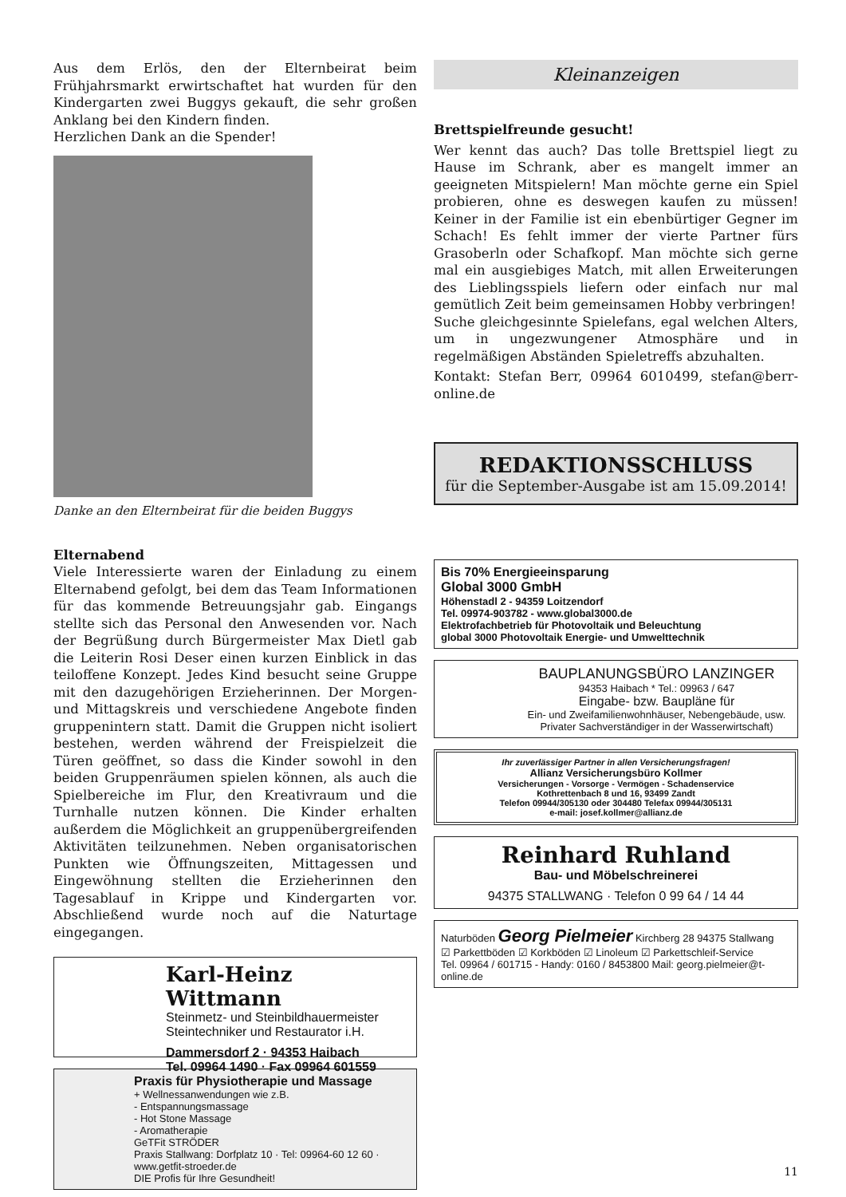Aus dem Erlös, den der Elternbeirat beim Frühjahrsmarkt erwirtschaftet hat wurden für den Kindergarten zwei Buggys gekauft, die sehr großen Anklang bei den Kindern finden.
Herzlichen Dank an die Spender!
Danke an den Elternbeirat für die beiden Buggys
Elternabend
Viele Interessierte waren der Einladung zu einem Elternabend gefolgt, bei dem das Team Informationen für das kommende Betreuungsjahr gab. Eingangs stellte sich das Personal den Anwesenden vor. Nach der Begrüßung durch Bürgermeister Max Dietl gab die Leiterin Rosi Deser einen kurzen Einblick in das teiloffene Konzept. Jedes Kind besucht seine Gruppe mit den dazugehörigen Erzieherinnen. Der Morgen- und Mittagskreis und verschiedene Angebote finden gruppenintern statt. Damit die Gruppen nicht isoliert bestehen, werden während der Freispielzeit die Türen geöffnet, so dass die Kinder sowohl in den beiden Gruppenräumen spielen können, als auch die Spielbereiche im Flur, den Kreativraum und die Turnhalle nutzen können. Die Kinder erhalten außerdem die Möglichkeit an gruppenübergreifenden Aktivitäten teilzunehmen. Neben organisatorischen Punkten wie Öffnungszeiten, Mittagessen und Eingewöhnung stellten die Erzieherinnen den Tagesablauf in Krippe und Kindergarten vor. Abschließend wurde noch auf die Naturtage eingegangen.
Karl-Heinz Wittmann
Steinmetz- und Steinbildhauermeister
Steintechniker und Restaurator i.H.
Dammersdorf 2 · 94353 Haibach
Tel. 09964 1490 · Fax 09964 601559
Praxis für Physiotherapie und Massage
+ Wellnessanwendungen wie z.B.
- Entspannungsmassage
- Hot Stone Massage
- Aromatherapie
GeTFit STRÖDER
Praxis Stallwang: Dorfplatz 10 · Tel: 09964-60 12 60 · www.getfit-stroeder.de
DIE Profis für Ihre Gesundheit!
Kleinanzeigen
Brettspielfreunde gesucht!
Wer kennt das auch? Das tolle Brettspiel liegt zu Hause im Schrank, aber es mangelt immer an geeigneten Mitspielern! Man möchte gerne ein Spiel probieren, ohne es deswegen kaufen zu müssen! Keiner in der Familie ist ein ebenbürtiger Gegner im Schach! Es fehlt immer der vierte Partner fürs Grasoberln oder Schafkopf. Man möchte sich gerne mal ein ausgiebiges Match, mit allen Erweiterungen des Lieblingsspiels liefern oder einfach nur mal gemütlich Zeit beim gemeinsamen Hobby verbringen!
Suche gleichgesinnte Spielefans, egal welchen Alters, um in ungezwungener Atmosphäre und in regelmäßigen Abständen Spieletreffs abzuhalten.
Kontakt: Stefan Berr, 09964 6010499, stefan@berr-online.de
REDAKTIONSSCHLUSS
für die September-Ausgabe ist am 15.09.2014!
Bis 70% Energieeinsparung
Global 3000 GmbH
Höhenstadl 2 - 94359 Loitzendorf
Tel. 09974-903782 - www.global3000.de
Elektrofachbetrieb für Photovoltaik und Beleuchtung
global 3000 Photovoltaik Energie- und Umwelttechnik
BAUPLANUNGSBÜRO LANZINGER
94353 Haibach * Tel.: 09963 / 647
Eingabe- bzw. Baupläne für
Ein- und Zweifamilienwohnhäuser, Nebengebäude, usw.
Privater Sachverständiger in der Wasserwirtschaft)
Ihr zuverlässiger Partner in allen Versicherungsfragen!
Allianz Versicherungsbüro Kollmer
Versicherungen - Vorsorge - Vermögen - Schadenservice
Kothrettenbach 8 und 16, 93499 Zandt
Telefon 09944/305130 oder 304480 Telefax 09944/305131
e-mail: josef.kollmer@allianz.de
Reinhard Ruhland
Bau- und Möbelschreinerei
94375 STALLWANG · Telefon 0 99 64 / 14 44
Naturböden Georg Pielmeier Kirchberg 28 94375 Stallwang
☑ Parkettböden ☑ Korkböden ☑ Linoleum ☑ Parkettschleif-Service
Tel. 09964 / 601715 - Handy: 0160 / 8453800 Mail: georg.pielmeier@t-online.de
11